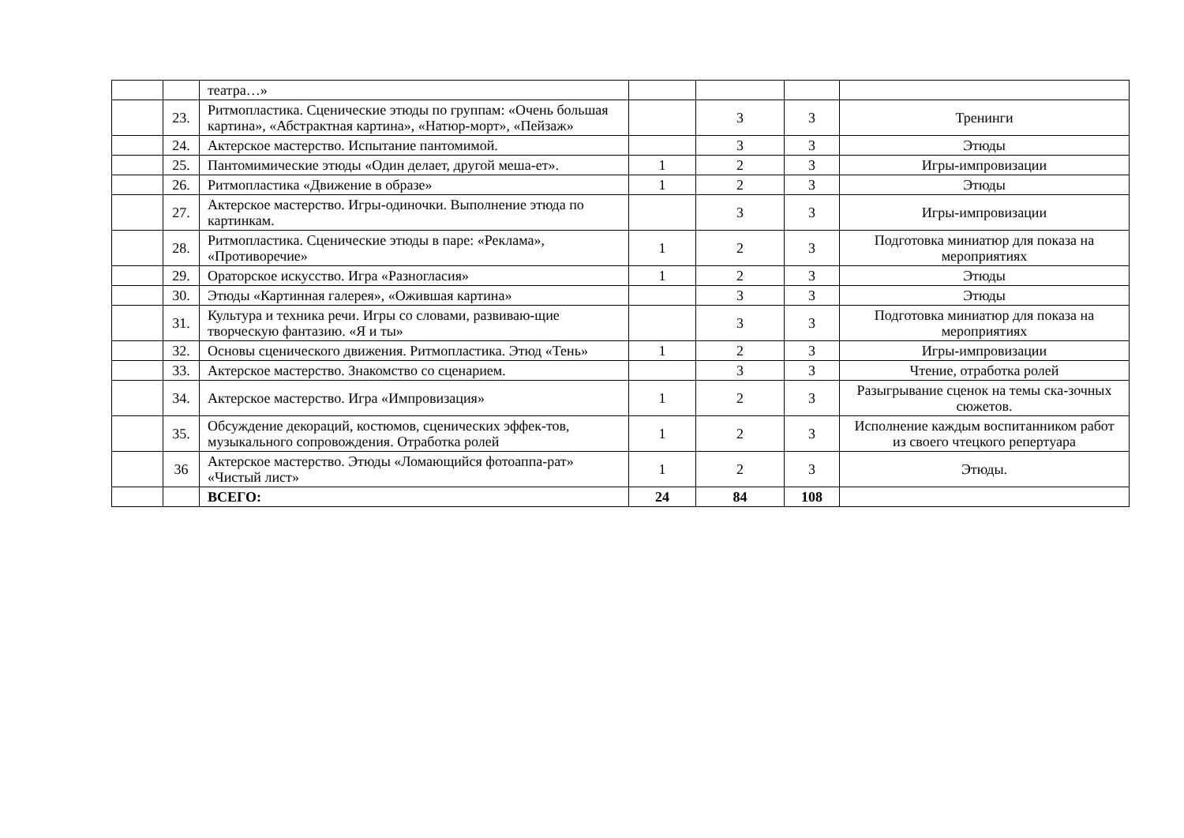| | | театра…» | | | | |
| | 23. | Ритмопластика. Сценические этюды по группам: «Очень большая картина», «Абстрактная картина», «Натюр-морт», «Пейзаж» | | 3 | 3 | Тренинги |
| | 24. | Актерское мастерство. Испытание пантомимой. | | 3 | 3 | Этюды |
| | 25. | Пантомимические этюды «Один делает, другой меша-ет». | 1 | 2 | 3 | Игры-импровизации |
| | 26. | Ритмопластика «Движение в образе» | 1 | 2 | 3 | Этюды |
| | 27. | Актерское мастерство. Игры-одиночки. Выполнение этюда по картинкам. | | 3 | 3 | Игры-импровизации |
| | 28. | Ритмопластика. Сценические этюды в паре: «Реклама», «Противоречие» | 1 | 2 | 3 | Подготовка миниатюр для показа на мероприятиях |
| | 29. | Ораторское искусство. Игра «Разногласия» | 1 | 2 | 3 | Этюды |
| | 30. | Этюды «Картинная галерея», «Ожившая картина» | | 3 | 3 | Этюды |
| | 31. | Культура и техника речи. Игры со словами, развиваю-щие творческую фантазию. «Я и ты» | | 3 | 3 | Подготовка миниатюр для показа на мероприятиях |
| | 32. | Основы сценического движения. Ритмопластика. Этюд «Тень» | 1 | 2 | 3 | Игры-импровизации |
| | 33. | Актерское мастерство. Знакомство со сценарием. | | 3 | 3 | Чтение, отработка ролей |
| | 34. | Актерское мастерство. Игра «Импровизация» | 1 | 2 | 3 | Разыгрывание сценок на темы ска-зочных сюжетов. |
| | 35. | Обсуждение декораций, костюмов, сценических эффек-тов, музыкального сопровождения. Отработка ролей | 1 | 2 | 3 | Исполнение каждым воспитанником работ из своего чтецкого репертуара |
| | 36 | Актерское мастерство. Этюды «Ломающийся фотоаппа-рат» «Чистый лист» | 1 | 2 | 3 | Этюды. |
| | | ВСЕГО: | 24 | 84 | 108 | |